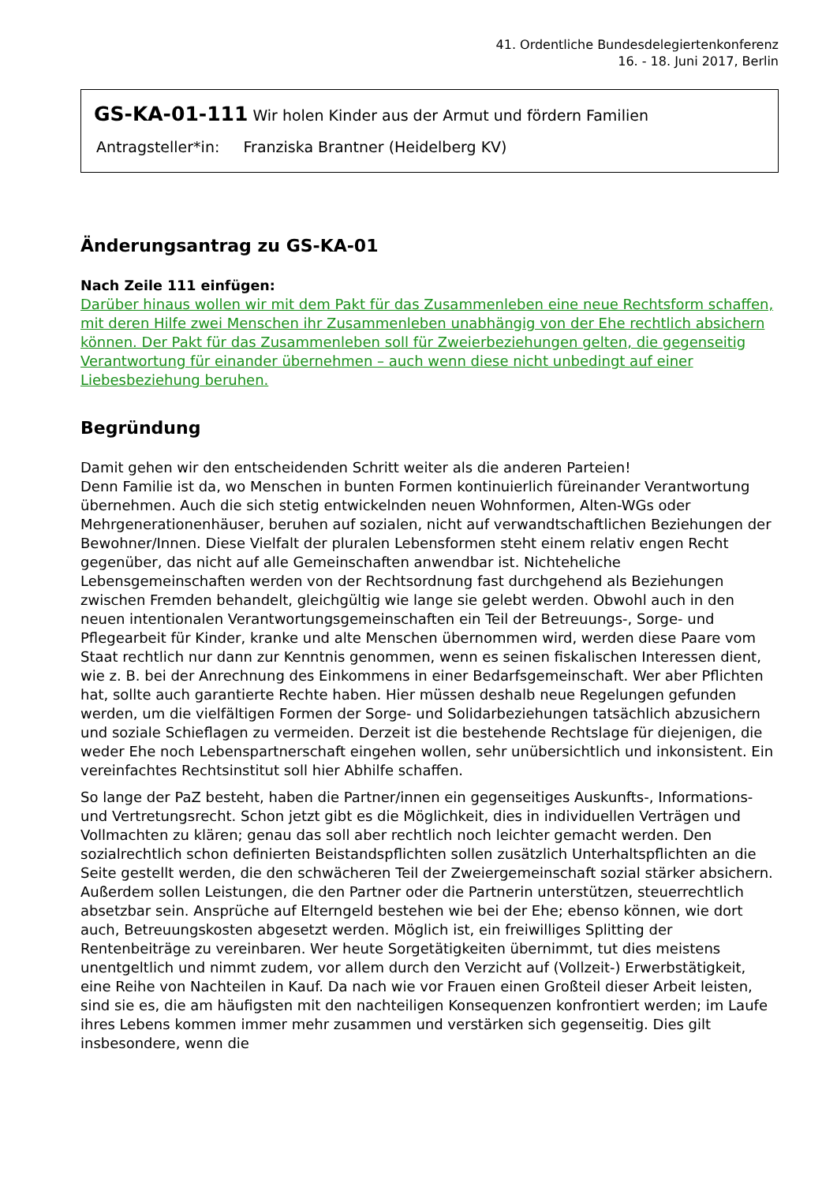41. Ordentliche Bundesdelegiertenkonferenz
16. - 18. Juni 2017, Berlin
GS-KA-01-111 Wir holen Kinder aus der Armut und fördern Familien
Antragsteller*in: Franziska Brantner (Heidelberg KV)
Änderungsantrag zu GS-KA-01
Nach Zeile 111 einfügen:
Darüber hinaus wollen wir mit dem Pakt für das Zusammenleben eine neue Rechtsform schaffen, mit deren Hilfe zwei Menschen ihr Zusammenleben unabhängig von der Ehe rechtlich absichern können. Der Pakt für das Zusammenleben soll für Zweierbeziehungen gelten, die gegenseitig Verantwortung für einander übernehmen – auch wenn diese nicht unbedingt auf einer Liebesbeziehung beruhen.
Begründung
Damit gehen wir den entscheidenden Schritt weiter als die anderen Parteien!
Denn Familie ist da, wo Menschen in bunten Formen kontinuierlich füreinander Verantwortung übernehmen. Auch die sich stetig entwickelnden neuen Wohnformen, Alten-WGs oder Mehrgenerationenhäuser, beruhen auf sozialen, nicht auf verwandtschaftlichen Beziehungen der Bewohner/Innen. Diese Vielfalt der pluralen Lebensformen steht einem relativ engen Recht gegenüber, das nicht auf alle Gemeinschaften anwendbar ist. Nichteheliche Lebensgemeinschaften werden von der Rechtsordnung fast durchgehend als Beziehungen zwischen Fremden behandelt, gleichgültig wie lange sie gelebt werden. Obwohl auch in den neuen intentionalen Verantwortungsgemeinschaften ein Teil der Betreuungs-, Sorge- und Pflegearbeit für Kinder, kranke und alte Menschen übernommen wird, werden diese Paare vom Staat rechtlich nur dann zur Kenntnis genommen, wenn es seinen fiskalischen Interessen dient, wie z. B. bei der Anrechnung des Einkommens in einer Bedarfsgemeinschaft. Wer aber Pflichten hat, sollte auch garantierte Rechte haben. Hier müssen deshalb neue Regelungen gefunden werden, um die vielfältigen Formen der Sorge- und Solidarbeziehungen tatsächlich abzusichern und soziale Schieflagen zu vermeiden. Derzeit ist die bestehende Rechtslage für diejenigen, die weder Ehe noch Lebenspartnerschaft eingehen wollen, sehr unübersichtlich und inkonsistent. Ein vereinfachtes Rechtsinstitut soll hier Abhilfe schaffen.
So lange der PaZ besteht, haben die Partner/innen ein gegenseitiges Auskunfts-, Informations- und Vertretungsrecht. Schon jetzt gibt es die Möglichkeit, dies in individuellen Verträgen und Vollmachten zu klären; genau das soll aber rechtlich noch leichter gemacht werden. Den sozialrechtlich schon definierten Beistandspflichten sollen zusätzlich Unterhaltspflichten an die Seite gestellt werden, die den schwächeren Teil der Zweiergemeinschaft sozial stärker absichern. Außerdem sollen Leistungen, die den Partner oder die Partnerin unterstützen, steuerrechtlich absetzbar sein. Ansprüche auf Elterngeld bestehen wie bei der Ehe; ebenso können, wie dort auch, Betreuungskosten abgesetzt werden. Möglich ist, ein freiwilliges Splitting der Rentenbeiträge zu vereinbaren. Wer heute Sorgetätigkeiten übernimmt, tut dies meistens unentgeltlich und nimmt zudem, vor allem durch den Verzicht auf (Vollzeit-) Erwerbstätigkeit, eine Reihe von Nachteilen in Kauf. Da nach wie vor Frauen einen Großteil dieser Arbeit leisten, sind sie es, die am häufigsten mit den nachteiligen Konsequenzen konfrontiert werden; im Laufe ihres Lebens kommen immer mehr zusammen und verstärken sich gegenseitig. Dies gilt insbesondere, wenn die